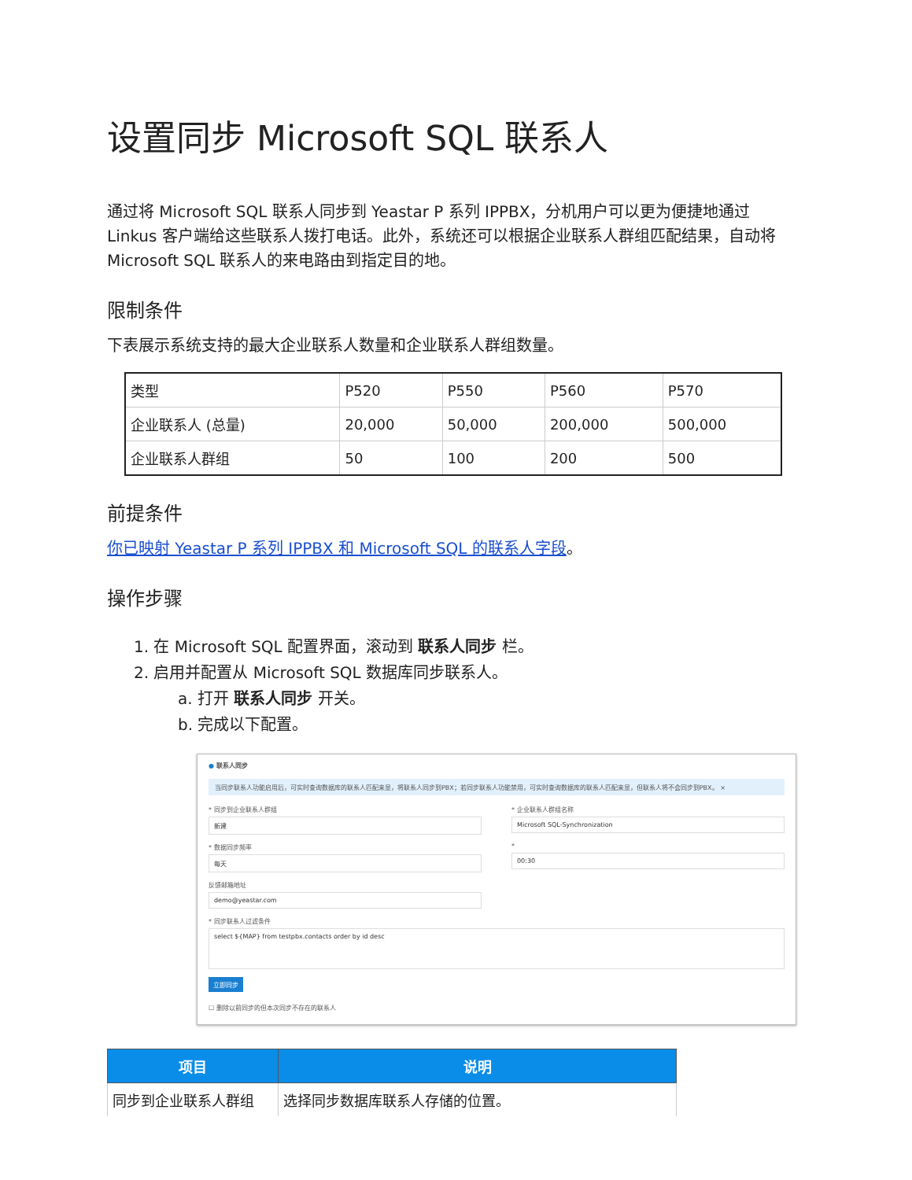设置同步 Microsoft SQL 联系人
通过将 Microsoft SQL 联系人同步到 Yeastar P 系列 IPPBX，分机用户可以更为便捷地通过 Linkus 客户端给这些联系人拨打电话。此外，系统还可以根据企业联系人群组匹配结果，自动将 Microsoft SQL 联系人的来电路由到指定目的地。
限制条件
下表展示系统支持的最大企业联系人数量和企业联系人群组数量。
| 类型 | P520 | P550 | P560 | P570 |
| 企业联系人 (总量) | 20,000 | 50,000 | 200,000 | 500,000 |
| 企业联系人群组 | 50 | 100 | 200 | 500 |
前提条件
你已映射 Yeastar P 系列 IPPBX 和 Microsoft SQL 的联系人字段。
操作步骤
1. 在 Microsoft SQL 配置界面，滚动到 联系人同步 栏。
2. 启用并配置从 Microsoft SQL 数据库同步联系人。
a. 打开 联系人同步 开关。
b. 完成以下配置。
● 联系人同步
当同步联系人功能启用后，可实时查询数据库的联系人匹配来显，将联系人同步到PBX；若同步联系人功能禁用，可实时查询数据库的联系人匹配来显，但联系人将不会同步到PBX。 ×
* 同步到企业联系人群组
新建
* 企业联系人群组名称
Microsoft SQL-Synchronization
* 数据同步频率
每天
*
00:30
反馈邮箱地址
demo@yeastar.com
* 同步联系人过滤条件
select ${MAP} from testpbx.contacts order by id desc
立即同步
☐ 删除以前同步的但本次同步不存在的联系人
| 项目 | 说明 |
| --- | --- |
| 同步到企业联系人群组 | 选择同步数据库联系人存储的位置。 |